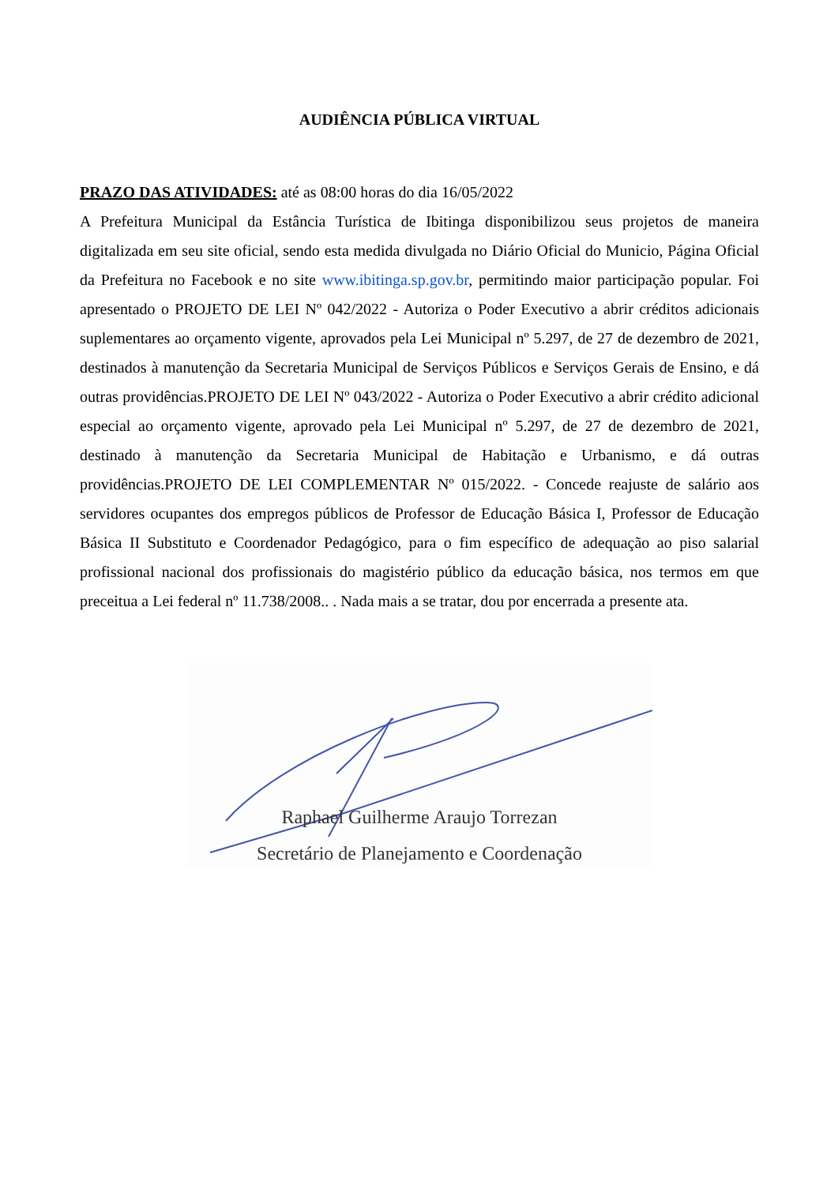AUDIÊNCIA PÚBLICA VIRTUAL
PRAZO DAS ATIVIDADES: até as 08:00 horas do dia 16/05/2022
A Prefeitura Municipal da Estância Turística de Ibitinga disponibilizou seus projetos de maneira digitalizada em seu site oficial, sendo esta medida divulgada no Diário Oficial do Municio, Página Oficial da Prefeitura no Facebook e no site www.ibitinga.sp.gov.br, permitindo maior participação popular. Foi apresentado o PROJETO DE LEI Nº 042/2022 - Autoriza o Poder Executivo a abrir créditos adicionais suplementares ao orçamento vigente, aprovados pela Lei Municipal nº 5.297, de 27 de dezembro de 2021, destinados à manutenção da Secretaria Municipal de Serviços Públicos e Serviços Gerais de Ensino, e dá outras providências.PROJETO DE LEI Nº 043/2022 - Autoriza o Poder Executivo a abrir crédito adicional especial ao orçamento vigente, aprovado pela Lei Municipal nº 5.297, de 27 de dezembro de 2021, destinado à manutenção da Secretaria Municipal de Habitação e Urbanismo, e dá outras providências.PROJETO DE LEI COMPLEMENTAR Nº 015/2022. - Concede reajuste de salário aos servidores ocupantes dos empregos públicos de Professor de Educação Básica I, Professor de Educação Básica II Substituto e Coordenador Pedagógico, para o fim específico de adequação ao piso salarial profissional nacional dos profissionais do magistério público da educação básica, nos termos em que preceitua a Lei federal nº 11.738/2008.. . Nada mais a se tratar, dou por encerrada a presente ata.
Raphael Guilherme Araujo Torrezan
Secretário de Planejamento e Coordenação